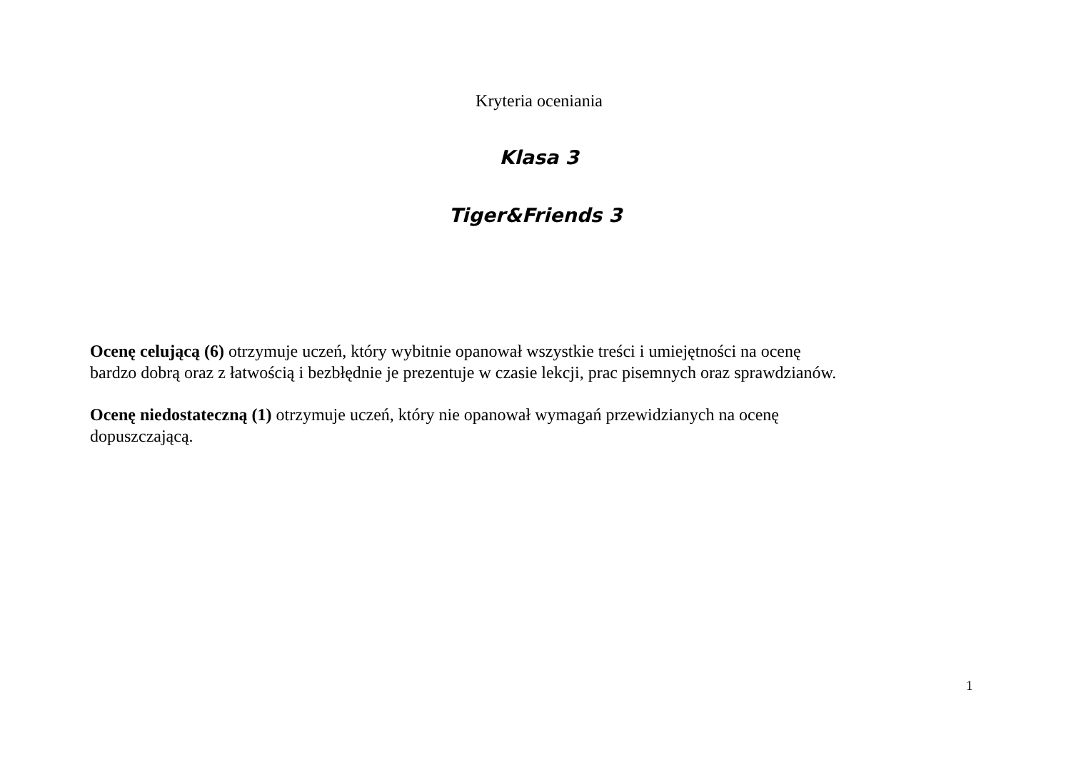Kryteria oceniania
Klasa 3
Tiger&Friends 3
Ocenę celującą (6) otrzymuje uczeń, który wybitnie opanował wszystkie treści i umiejętności na ocenę
bardzo dobrą oraz z łatwością i bezbłędnie je prezentuje w czasie lekcji, prac pisemnych oraz sprawdzianów.
Ocenę niedostateczną (1) otrzymuje uczeń, który nie opanował wymagań przewidzianych na ocenę
dopuszczającą.
1